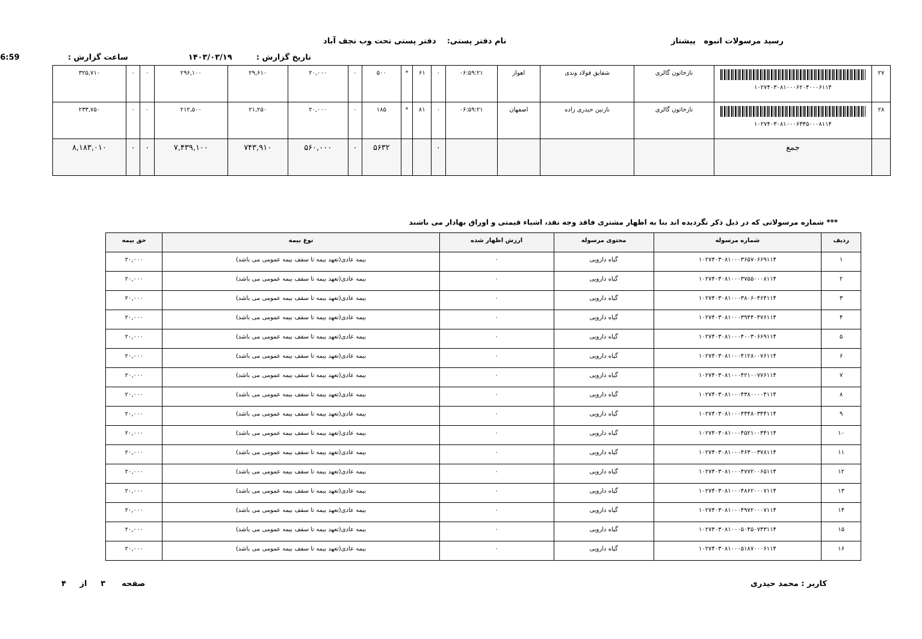رسید مرسولات انبوه پیشتاز نام دفتر پستی: دفتر پستی تحت وب نجف آباد
تاریخ گزارش : ۱۴۰۳/۰۳/۱۹ ساعت گزارش : 6:59
| ۲۷ | ۱۰۲۷۴۰۳۰۸۱۰۰۰۶۲۰۴۰۰۰۶۱۱۴ | نازخاتون گالری | شقایق فولاد وندی | اهواز | ۰۶:۵۹:۲۱ | ۰ | ۶۱ | * | ۵۰۰ | ۰ | ۲۰,۰۰۰ | ۲۹,۶۱۰ | ۲۹۶,۱۰۰ | ۰ | ۰ | ۳۲۵,۷۱۰ |
| ۲۸ | ۱۰۲۷۴۰۳۰۸۱۰۰۰۶۳۳۵۰۰۰۸۱۱۴ | نازخاتون گالری | نازنین حیدری زاده | اصفهان | ۰۶:۵۹:۲۱ | ۰ | ۸۱ | * | ۱۸۵ | ۰ | ۲۰,۰۰۰ | ۲۱,۲۵۰ | ۲۱۲,۵۰۰ | ۰ | ۰ | ۲۳۳,۷۵۰ |
| | جمع | | | | | ۰ | | | ۵۶۳۲ | ۰ | ۵۶۰,۰۰۰ | ۷۴۳,۹۱۰ | ۷,۴۳۹,۱۰۰ | ۰ | ۰ | ۸,۱۸۳,۰۱۰ |
*** شماره مرسولاتی که در ذیل ذکر نگردیده اند بنا به اظهار مشتری فاقد وجه نقد، اشیاء قیمتی و اوراق بهادار می باشند
| ردیف | شماره مرسوله | محتوی مرسوله | ارزش اظهار شده | نوع بیمه | حق بیمه |
| --- | --- | --- | --- | --- | --- |
| ۱ | ۱۰۲۷۴۰۳۰۸۱۰۰۰۳۶۵۷۰۶۶۹۱۱۴ | گیاه دارویی | ۰ | بیمه عادی(تعهد بیمه تا سقف بیمه عمومی می باشد) | ۲۰,۰۰۰ |
| ۲ | ۱۰۲۷۴۰۳۰۸۱۰۰۰۳۷۵۵۰۰۰۸۱۱۴ | گیاه دارویی | ۰ | بیمه عادی(تعهد بیمه تا سقف بیمه عمومی می باشد) | ۲۰,۰۰۰ |
| ۳ | ۱۰۲۷۴۰۳۰۸۱۰۰۰۳۸۰۶۰۴۶۴۱۱۴ | گیاه دارویی | ۰ | بیمه عادی(تعهد بیمه تا سقف بیمه عمومی می باشد) | ۲۰,۰۰۰ |
| ۴ | ۱۰۲۷۴۰۳۰۸۱۰۰۰۳۹۴۴۰۴۷۶۱۱۴ | گیاه دارویی | ۰ | بیمه عادی(تعهد بیمه تا سقف بیمه عمومی می باشد) | ۲۰,۰۰۰ |
| ۵ | ۱۰۲۷۴۰۳۰۸۱۰۰۰۴۰۰۳۰۶۶۹۱۱۴ | گیاه دارویی | ۰ | بیمه عادی(تعهد بیمه تا سقف بیمه عمومی می باشد) | ۲۰,۰۰۰ |
| ۶ | ۱۰۲۷۴۰۳۰۸۱۰۰۰۴۱۲۸۰۰۷۶۱۱۴ | گیاه دارویی | ۰ | بیمه عادی(تعهد بیمه تا سقف بیمه عمومی می باشد) | ۲۰,۰۰۰ |
| ۷ | ۱۰۲۷۴۰۳۰۸۱۰۰۰۴۲۱۰۰۷۷۶۱۱۴ | گیاه دارویی | ۰ | بیمه عادی(تعهد بیمه تا سقف بیمه عمومی می باشد) | ۲۰,۰۰۰ |
| ۸ | ۱۰۲۷۴۰۳۰۸۱۰۰۰۴۳۸۰۰۰۰۴۱۱۴ | گیاه دارویی | ۰ | بیمه عادی(تعهد بیمه تا سقف بیمه عمومی می باشد) | ۲۰,۰۰۰ |
| ۹ | ۱۰۲۷۴۰۳۰۸۱۰۰۰۴۴۴۸۰۳۴۴۱۱۴ | گیاه دارویی | ۰ | بیمه عادی(تعهد بیمه تا سقف بیمه عمومی می باشد) | ۲۰,۰۰۰ |
| ۱۰ | ۱۰۲۷۴۰۳۰۸۱۰۰۰۴۵۲۱۰۰۳۴۱۱۴ | گیاه دارویی | ۰ | بیمه عادی(تعهد بیمه تا سقف بیمه عمومی می باشد) | ۲۰,۰۰۰ |
| ۱۱ | ۱۰۲۷۴۰۳۰۸۱۰۰۰۴۶۳۰۰۳۷۸۱۱۴ | گیاه دارویی | ۰ | بیمه عادی(تعهد بیمه تا سقف بیمه عمومی می باشد) | ۲۰,۰۰۰ |
| ۱۲ | ۱۰۲۷۴۰۳۰۸۱۰۰۰۴۷۷۲۰۰۶۵۱۱۴ | گیاه دارویی | ۰ | بیمه عادی(تعهد بیمه تا سقف بیمه عمومی می باشد) | ۲۰,۰۰۰ |
| ۱۳ | ۱۰۲۷۴۰۳۰۸۱۰۰۰۴۸۶۲۰۰۰۷۱۱۴ | گیاه دارویی | ۰ | بیمه عادی(تعهد بیمه تا سقف بیمه عمومی می باشد) | ۲۰,۰۰۰ |
| ۱۴ | ۱۰۲۷۴۰۳۰۸۱۰۰۰۴۹۷۲۰۰۰۷۱۱۴ | گیاه دارویی | ۰ | بیمه عادی(تعهد بیمه تا سقف بیمه عمومی می باشد) | ۲۰,۰۰۰ |
| ۱۵ | ۱۰۲۷۴۰۳۰۸۱۰۰۰۵۰۴۵۰۷۴۳۱۱۴ | گیاه دارویی | ۰ | بیمه عادی(تعهد بیمه تا سقف بیمه عمومی می باشد) | ۲۰,۰۰۰ |
| ۱۶ | ۱۰۲۷۴۰۳۰۸۱۰۰۰۵۱۸۷۰۰۰۶۱۱۴ | گیاه دارویی | ۰ | بیمه عادی(تعهد بیمه تا سقف بیمه عمومی می باشد) | ۲۰,۰۰۰ |
کاربر : محمد حیدری صفحه ۳ از ۴